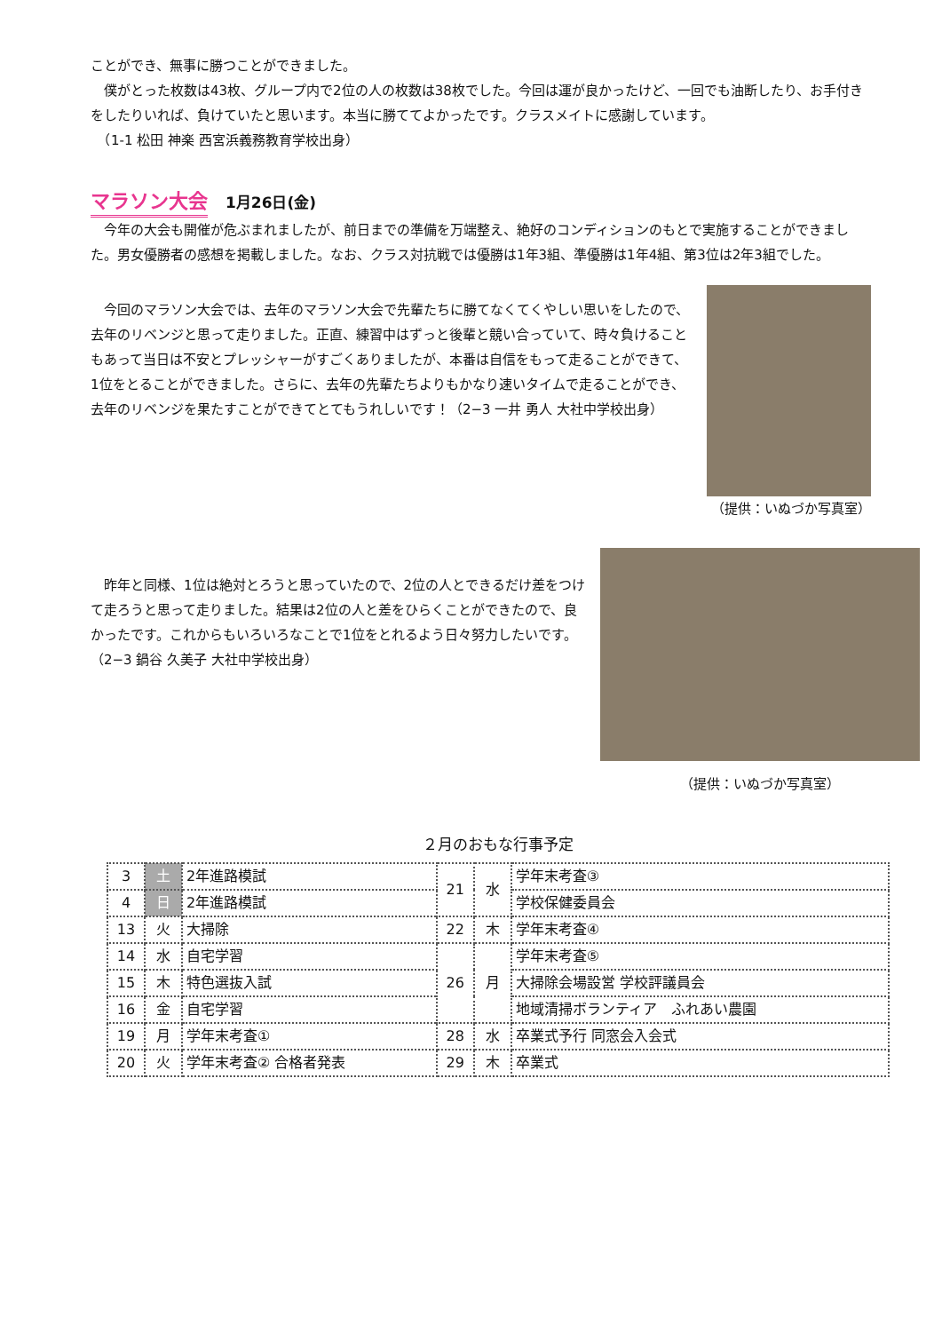ことができ、無事に勝つことができました。
　僕がとった枚数は43枚、グループ内で2位の人の枚数は38枚でした。今回は運が良かったけど、一回でも油断したり、お手付きをしたりいれば、負けていたと思います。本当に勝ててよかったです。クラスメイトに感謝しています。
　（1-1 松田 神楽 西宮浜義務教育学校出身）
マラソン大会
1月26日(金)
　今年の大会も開催が危ぶまれましたが、前日までの準備を万端整え、絶好のコンディションのもとで実施することができました。男女優勝者の感想を掲載しました。なお、クラス対抗戦では優勝は1年3組、準優勝は1年4組、第3位は2年3組でした。
　今回のマラソン大会では、去年のマラソン大会で先輩たちに勝てなくてくやしい思いをしたので、去年のリベンジと思って走りました。正直、練習中はずっと後輩と競い合っていて、時々負けることもあって当日は不安とプレッシャーがすごくありましたが、本番は自信をもって走ることができて、1位をとることができました。さらに、去年の先輩たちよりもかなり速いタイムで走ることができ、去年のリベンジを果たすことができてとてもうれしいです！（2−3 一井 勇人 大社中学校出身）
（提供：いぬづか写真室）
　昨年と同様、1位は絶対とろうと思っていたので、2位の人とできるだけ差をつけて走ろうと思って走りました。結果は2位の人と差をひらくことができたので、良かったです。これからもいろいろなことで1位をとれるよう日々努力したいです。（2−3 鍋谷 久美子 大社中学校出身）
（提供：いぬづか写真室）
２月のおもな行事予定
| 3 | 土 | 2年進路模試 | 21 | 水 | 学年末考査③ |
| 4 | 日 | 2年進路模試 | | | 学校保健委員会 |
| 13 | 火 | 大掃除 | 22 | 木 | 学年末考査④ |
| 14 | 水 | 自宅学習 | 26 | 月 | 学年末考査⑤ |
| 15 | 木 | 特色選抜入試 | | | 大掃除会場設営 学校評議員会 |
| 16 | 金 | 自宅学習 | | | 地域清掃ボランティア ふれあい農園 |
| 19 | 月 | 学年末考査① | 28 | 水 | 卒業式予行 同窓会入会式 |
| 20 | 火 | 学年末考査② 合格者発表 | 29 | 木 | 卒業式 |